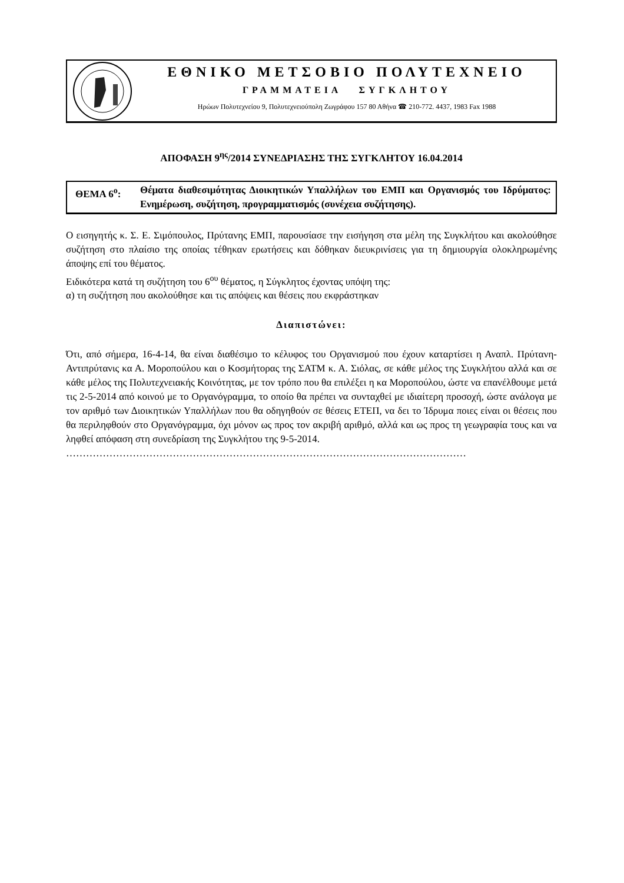ΕΘΝΙΚΟ ΜΕΤΣΟΒΙΟ ΠΟΛΥΤΕΧΝΕΙΟ
ΓΡΑΜΜΑΤΕΙΑ ΣΥΓΚΛΗΤΟΥ
Ηρώων Πολυτεχνείου 9, Πολυτεχνειούπολη Ζωγράφου 157 80 Αθήνα ☎ 210-772. 4437, 1983 Fax 1988
ΑΠΟΦΑΣΗ 9<sup>ης</sup>/2014 ΣΥΝΕΔΡΙΑΣΗΣ ΤΗΣ ΣΥΓΚΛΗΤΟΥ 16.04.2014
ΘΕΜΑ 6<sup>ο</sup>: Θέματα διαθεσιμότητας Διοικητικών Υπαλλήλων του ΕΜΠ και Οργανισμός του Ιδρύματος: Ενημέρωση, συζήτηση, προγραμματισμός (συνέχεια συζήτησης).
Ο εισηγητής κ. Σ. Ε. Σιμόπουλος, Πρύτανης ΕΜΠ, παρουσίασε την εισήγηση στα μέλη της Συγκλήτου και ακολούθησε συζήτηση στο πλαίσιο της οποίας τέθηκαν ερωτήσεις και δόθηκαν διευκρινίσεις για τη δημιουργία ολοκληρωμένης άποψης επί του θέματος.
Ειδικότερα κατά τη συζήτηση του 6<sup>ου</sup> θέματος, η Σύγκλητος έχοντας υπόψη της:
α) τη συζήτηση που ακολούθησε και τις απόψεις και θέσεις που εκφράστηκαν
Διαπιστώνει:
Ότι, από σήμερα, 16-4-14, θα είναι διαθέσιμο το κέλυφος του Οργανισμού που έχουν καταρτίσει η Αναπλ. Πρύτανη- Αντιπρύτανις κα Α. Μοροπούλου και ο Κοσμήτορας της ΣΑΤΜ κ. Α. Σιόλας, σε κάθε μέλος της Συγκλήτου αλλά και σε κάθε μέλος της Πολυτεχνειακής Κοινότητας, με τον τρόπο που θα επιλέξει η κα Μοροπούλου, ώστε να επανέλθουμε μετά τις 2-5-2014 από κοινού με το Οργανόγραμμα, το οποίο θα πρέπει να συνταχθεί με ιδιαίτερη προσοχή, ώστε ανάλογα με τον αριθμό των Διοικητικών Υπαλλήλων που θα οδηγηθούν σε θέσεις ΕΤΕΠ, να δει το Ίδρυμα ποιες είναι οι θέσεις που θα περιληφθούν στο Οργανόγραμμα, όχι μόνον ως προς τον ακριβή αριθμό, αλλά και ως προς τη γεωγραφία τους και να ληφθεί απόφαση στη συνεδρίαση της Συγκλήτου της 9-5-2014.
…………………………………………………………………………………………………………